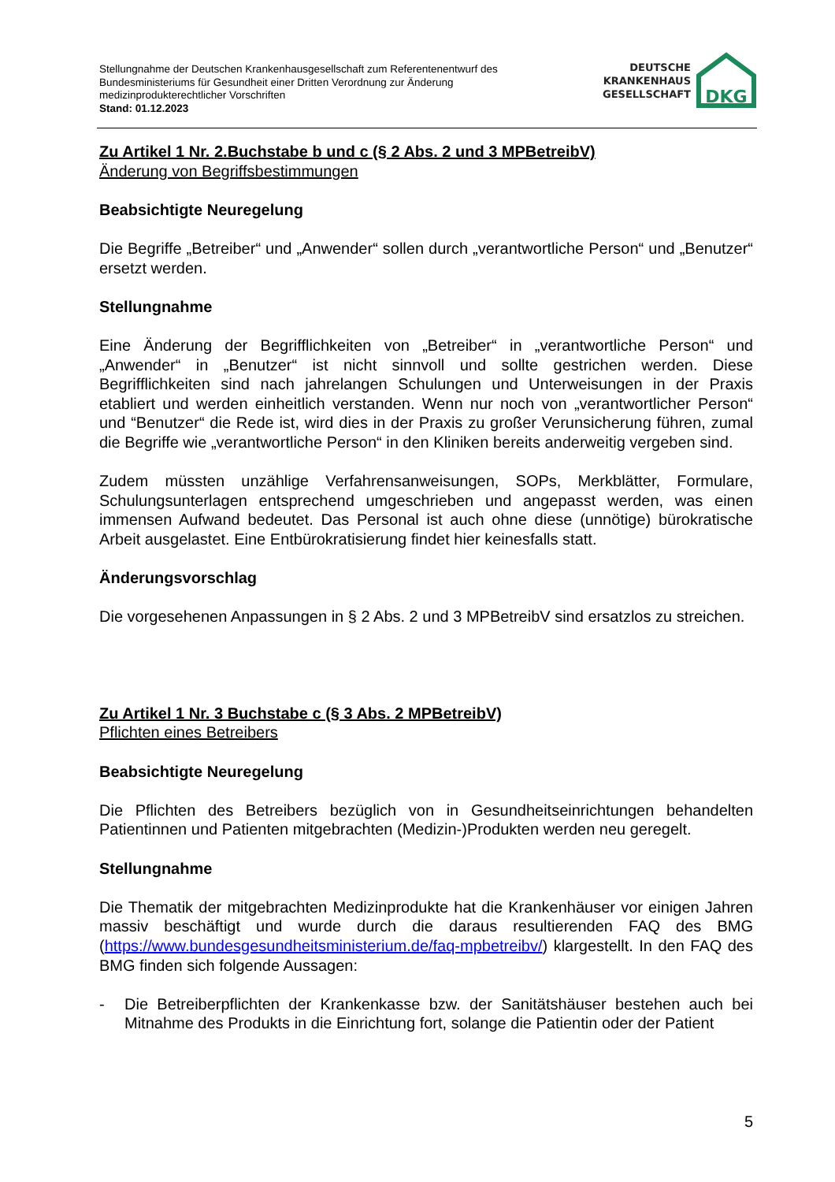Stellungnahme der Deutschen Krankenhausgesellschaft zum Referentenentwurf des
Bundesministeriums für Gesundheit einer Dritten Verordnung zur Änderung
medizinprodukterechtlicher Vorschriften
Stand: 01.12.2023
DEUTSCHE
KRANKENHAUS
GESELLSCHAFT
DKG
Zu Artikel 1 Nr. 2.Buchstabe b und c (§ 2 Abs. 2 und 3 MPBetreibV)
Änderung von Begriffsbestimmungen
Beabsichtigte Neuregelung
Die Begriffe „Betreiber“ und „Anwender“ sollen durch „verantwortliche Person“ und „Benutzer“ ersetzt werden.
Stellungnahme
Eine Änderung der Begrifflichkeiten von „Betreiber“ in „verantwortliche Person“ und „Anwender“ in „Benutzer“ ist nicht sinnvoll und sollte gestrichen werden. Diese Begrifflichkeiten sind nach jahrelangen Schulungen und Unterweisungen in der Praxis etabliert und werden einheitlich verstanden. Wenn nur noch von „verantwortlicher Person“ und “Benutzer“ die Rede ist, wird dies in der Praxis zu großer Verunsicherung führen, zumal die Begriffe wie „verantwortliche Person“ in den Kliniken bereits anderweitig vergeben sind.
Zudem müssten unzählige Verfahrensanweisungen, SOPs, Merkblätter, Formulare, Schulungsunterlagen entsprechend umgeschrieben und angepasst werden, was einen immensen Aufwand bedeutet. Das Personal ist auch ohne diese (unnötige) bürokratische Arbeit ausgelastet. Eine Entbürokratisierung findet hier keinesfalls statt.
Änderungsvorschlag
Die vorgesehenen Anpassungen in § 2 Abs. 2 und 3 MPBetreibV sind ersatzlos zu streichen.
Zu Artikel 1 Nr. 3 Buchstabe c (§ 3 Abs. 2 MPBetreibV)
Pflichten eines Betreibers
Beabsichtigte Neuregelung
Die Pflichten des Betreibers bezüglich von in Gesundheitseinrichtungen behandelten Patientinnen und Patienten mitgebrachten (Medizin-)Produkten werden neu geregelt.
Stellungnahme
Die Thematik der mitgebrachten Medizinprodukte hat die Krankenhäuser vor einigen Jahren massiv beschäftigt und wurde durch die daraus resultierenden FAQ des BMG (https://www.bundesgesundheitsministerium.de/faq-mpbetreibv/) klargestellt. In den FAQ des BMG finden sich folgende Aussagen:
- Die Betreiberpflichten der Krankenkasse bzw. der Sanitätshäuser bestehen auch bei Mitnahme des Produkts in die Einrichtung fort, solange die Patientin oder der Patient
5